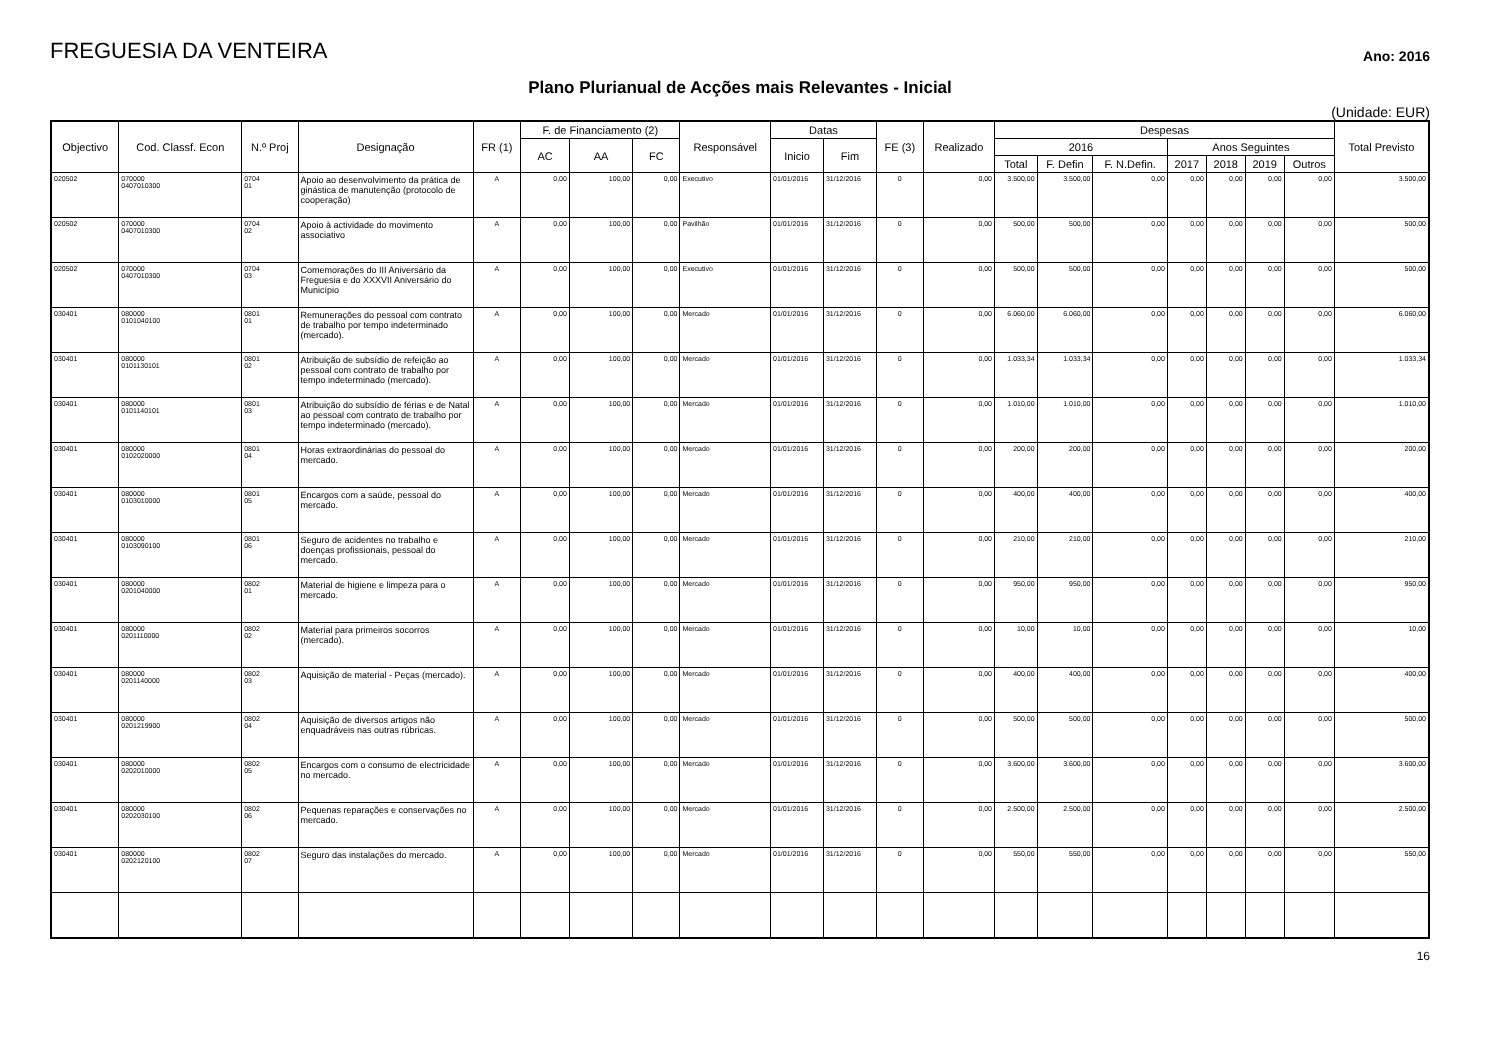FREGUESIA DA VENTEIRA
Ano: 2016
Plano Plurianual de Acções mais Relevantes - Inicial
(Unidade: EUR)
| Objectivo | Cod. Classf. Econ | N.º Proj | Designação | FR (1) | F. de Financiamento (2) | | | Responsável | Datas | | FE (3) | Realizado | Despesas | | | | | | | Total Previsto |
| --- | --- | --- | --- | --- | --- | --- | --- | --- | --- | --- | --- | --- | --- | --- | --- | --- | --- | --- | --- | --- |
| | | | | | AC | AA | FC | | Inicio | Fim | | | 2016 | | | Anos Seguintes | | | | |
| | | | | | | | | | | | | | Total | F. Defin | F. N.Defin. | 2017 | 2018 | 2019 | Outros | |
| 020502 | 070000 0407010300 | 0704 01 | Apoio ao desenvolvimento da prática de ginástica de manutenção (protocolo de cooperação) | A | 0,00 | 100,00 | 0,00 | Executivo | 01/01/2016 | 31/12/2016 | 0 | 0,00 | 3.500,00 | 3.500,00 | 0,00 | 0,00 | 0,00 | 0,00 | 0,00 | 3.500,00 |
| 020502 | 070000 0407010300 | 0704 02 | Apoio à actividade do movimento associativo | A | 0,00 | 100,00 | 0,00 | Pavilhão | 01/01/2016 | 31/12/2016 | 0 | 0,00 | 500,00 | 500,00 | 0,00 | 0,00 | 0,00 | 0,00 | 0,00 | 500,00 |
| 020502 | 070000 0407010300 | 0704 03 | Comemorações do III Aniversário da Freguesia e do XXXVII Aniversário do Município | A | 0,00 | 100,00 | 0,00 | Executivo | 01/01/2016 | 31/12/2016 | 0 | 0,00 | 500,00 | 500,00 | 0,00 | 0,00 | 0,00 | 0,00 | 0,00 | 500,00 |
| 030401 | 080000 0101040100 | 0801 01 | Remunerações do pessoal com contrato de trabalho por tempo indeterminado (mercado). | A | 0,00 | 100,00 | 0,00 | Mercado | 01/01/2016 | 31/12/2016 | 0 | 0,00 | 6.060,00 | 6.060,00 | 0,00 | 0,00 | 0,00 | 0,00 | 0,00 | 6.060,00 |
| 030401 | 080000 0101130101 | 0801 02 | Atribuição de subsídio de refeição ao pessoal com contrato de trabalho por tempo indeterminado (mercado). | A | 0,00 | 100,00 | 0,00 | Mercado | 01/01/2016 | 31/12/2016 | 0 | 0,00 | 1.033,34 | 1.033,34 | 0,00 | 0,00 | 0,00 | 0,00 | 0,00 | 1.033,34 |
| 030401 | 080000 0101140101 | 0801 03 | Atribuição do subsídio de férias e de Natal ao pessoal com contrato de trabalho por tempo indeterminado (mercado). | A | 0,00 | 100,00 | 0,00 | Mercado | 01/01/2016 | 31/12/2016 | 0 | 0,00 | 1.010,00 | 1.010,00 | 0,00 | 0,00 | 0,00 | 0,00 | 0,00 | 1.010,00 |
| 030401 | 080000 0102020000 | 0801 04 | Horas extraordinárias do pessoal do mercado. | A | 0,00 | 100,00 | 0,00 | Mercado | 01/01/2016 | 31/12/2016 | 0 | 0,00 | 200,00 | 200,00 | 0,00 | 0,00 | 0,00 | 0,00 | 0,00 | 200,00 |
| 030401 | 080000 0103010000 | 0801 05 | Encargos com a saúde, pessoal do mercado. | A | 0,00 | 100,00 | 0,00 | Mercado | 01/01/2016 | 31/12/2016 | 0 | 0,00 | 400,00 | 400,00 | 0,00 | 0,00 | 0,00 | 0,00 | 0,00 | 400,00 |
| 030401 | 080000 0103090100 | 0801 06 | Seguro de acidentes no trabalho e doenças profissionais, pessoal do mercado. | A | 0,00 | 100,00 | 0,00 | Mercado | 01/01/2016 | 31/12/2016 | 0 | 0,00 | 210,00 | 210,00 | 0,00 | 0,00 | 0,00 | 0,00 | 0,00 | 210,00 |
| 030401 | 080000 0201040000 | 0802 01 | Material de higiene e limpeza para o mercado. | A | 0,00 | 100,00 | 0,00 | Mercado | 01/01/2016 | 31/12/2016 | 0 | 0,00 | 950,00 | 950,00 | 0,00 | 0,00 | 0,00 | 0,00 | 0,00 | 950,00 |
| 030401 | 080000 0201110000 | 0802 02 | Material para primeiros socorros (mercado). | A | 0,00 | 100,00 | 0,00 | Mercado | 01/01/2016 | 31/12/2016 | 0 | 0,00 | 10,00 | 10,00 | 0,00 | 0,00 | 0,00 | 0,00 | 0,00 | 10,00 |
| 030401 | 080000 0201140000 | 0802 03 | Aquisição de material - Peças (mercado). | A | 0,00 | 100,00 | 0,00 | Mercado | 01/01/2016 | 31/12/2016 | 0 | 0,00 | 400,00 | 400,00 | 0,00 | 0,00 | 0,00 | 0,00 | 0,00 | 400,00 |
| 030401 | 080000 0201219900 | 0802 04 | Aquisição de diversos artigos não enquadráveis nas outras rúbricas. | A | 0,00 | 100,00 | 0,00 | Mercado | 01/01/2016 | 31/12/2016 | 0 | 0,00 | 500,00 | 500,00 | 0,00 | 0,00 | 0,00 | 0,00 | 0,00 | 500,00 |
| 030401 | 080000 0202010000 | 0802 05 | Encargos com o consumo de electricidade no mercado. | A | 0,00 | 100,00 | 0,00 | Mercado | 01/01/2016 | 31/12/2016 | 0 | 0,00 | 3.600,00 | 3.600,00 | 0,00 | 0,00 | 0,00 | 0,00 | 0,00 | 3.600,00 |
| 030401 | 080000 0202030100 | 0802 06 | Pequenas reparações e conservações no mercado. | A | 0,00 | 100,00 | 0,00 | Mercado | 01/01/2016 | 31/12/2016 | 0 | 0,00 | 2.500,00 | 2.500,00 | 0,00 | 0,00 | 0,00 | 0,00 | 0,00 | 2.500,00 |
| 030401 | 080000 0202120100 | 0802 07 | Seguro das instalações do mercado. | A | 0,00 | 100,00 | 0,00 | Mercado | 01/01/2016 | 31/12/2016 | 0 | 0,00 | 550,00 | 550,00 | 0,00 | 0,00 | 0,00 | 0,00 | 0,00 | 550,00 |
16